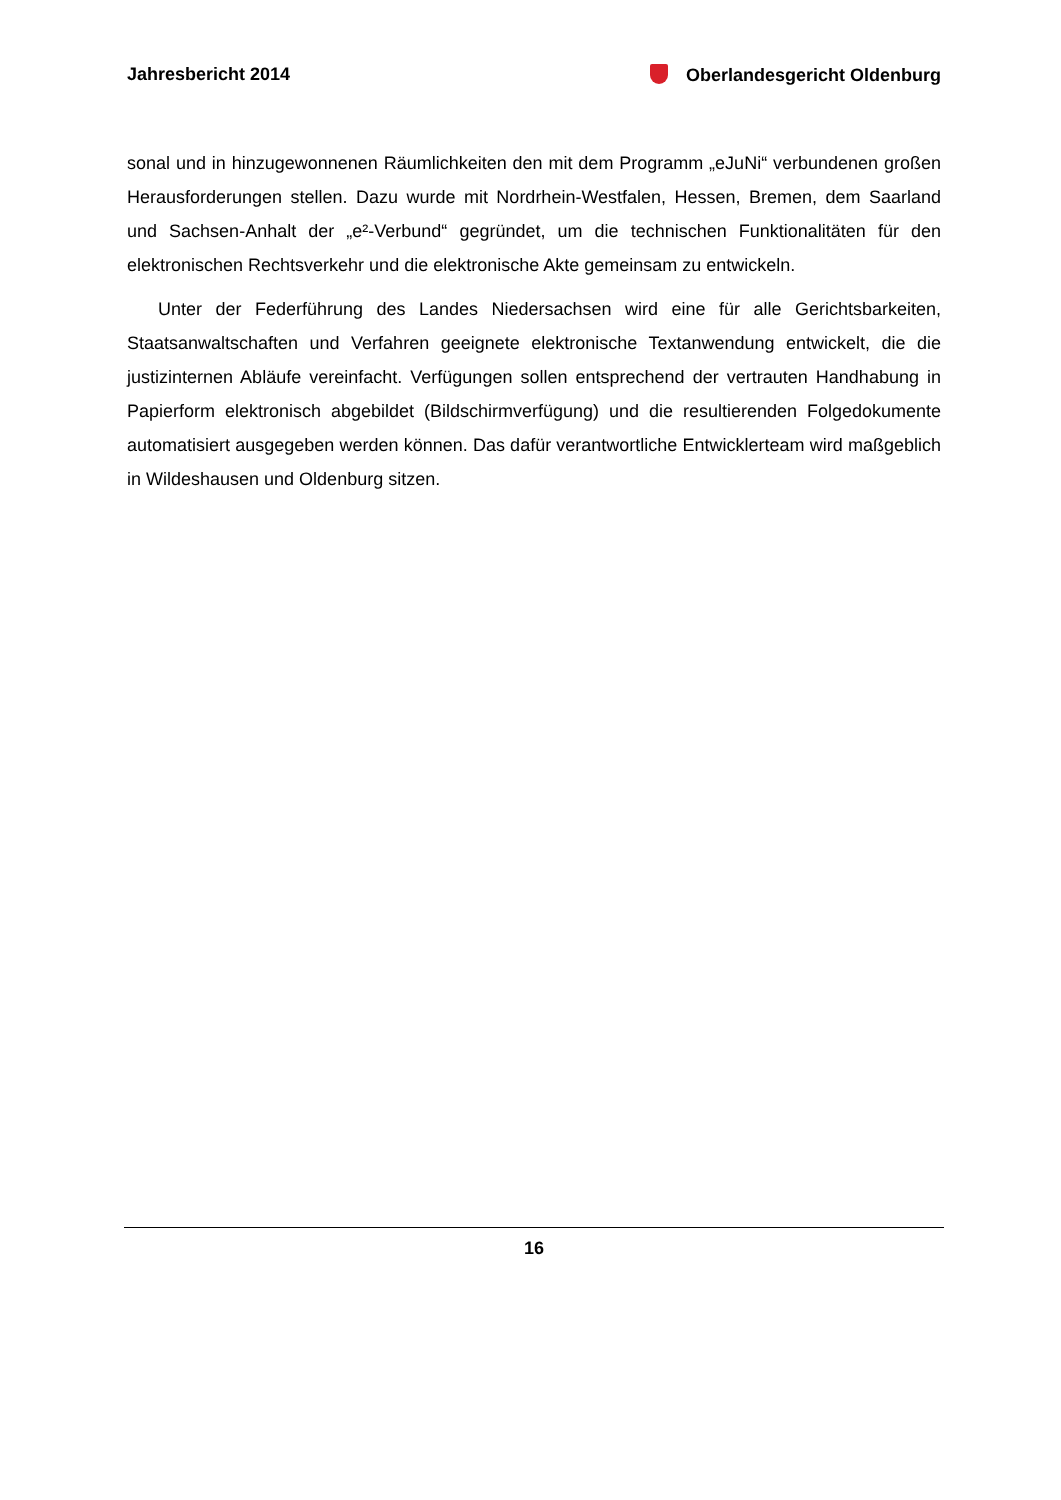Jahresbericht 2014 Oberlandesgericht Oldenburg
sonal und in hinzugewonnenen Räumlichkeiten den mit dem Programm „eJuNi“ verbundenen großen Herausforderungen stellen. Dazu wurde mit Nordrhein-Westfalen, Hessen, Bremen, dem Saarland und Sachsen-Anhalt der „e²-Verbund“ gegründet, um die technischen Funktionalitäten für den elektronischen Rechtsverkehr und die elektronische Akte gemeinsam zu entwickeln.
Unter der Federführung des Landes Niedersachsen wird eine für alle Gerichtsbarkeiten, Staatsanwaltschaften und Verfahren geeignete elektronische Textanwendung entwickelt, die die justizinternen Abläufe vereinfacht. Verfügungen sollen entsprechend der vertrauten Handhabung in Papierform elektronisch abgebildet (Bildschirmverfügung) und die resultierenden Folgedokumente automatisiert ausgegeben werden können. Das dafür verantwortliche Entwicklerteam wird maßgeblich in Wildeshausen und Oldenburg sitzen.
16